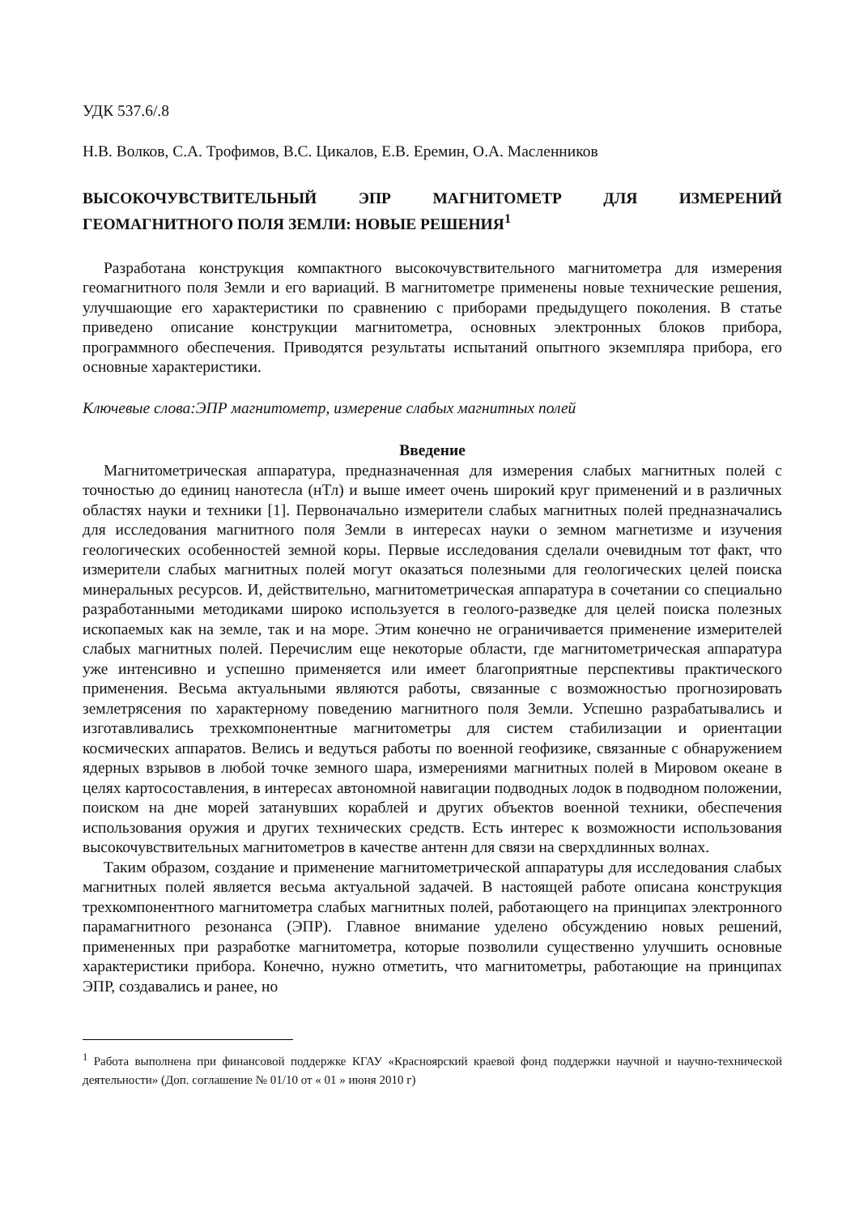УДК 537.6/.8
Н.В. Волков, С.А. Трофимов, В.С. Цикалов, Е.В. Еремин, О.А. Масленников
ВЫСОКОЧУВСТВИТЕЛЬНЫЙ ЭПР МАГНИТОМЕТР ДЛЯ ИЗМЕРЕНИЙ ГЕОМАГНИТНОГО ПОЛЯ ЗЕМЛИ: НОВЫЕ РЕШЕНИЯ<sup>1</sup>
Разработана конструкция компактного высокочувствительного магнитометра для измерения геомагнитного поля Земли и его вариаций. В магнитометре применены новые технические решения, улучшающие его характеристики по сравнению с приборами предыдущего поколения. В статье приведено описание конструкции магнитометра, основных электронных блоков прибора, программного обеспечения. Приводятся результаты испытаний опытного экземпляра прибора, его основные характеристики.
Ключевые слова:ЭПР магнитометр, измерение слабых магнитных полей
Введение
Магнитометрическая аппаратура, предназначенная для измерения слабых магнитных полей с точностью до единиц нанотесла (нТл) и выше имеет очень широкий круг применений и в различных областях науки и техники [1]. Первоначально измерители слабых магнитных полей предназначались для исследования магнитного поля Земли в интересах науки о земном магнетизме и изучения геологических особенностей земной коры. Первые исследования сделали очевидным тот факт, что измерители слабых магнитных полей могут оказаться полезными для геологических целей поиска минеральных ресурсов. И, действительно, магнитометрическая аппаратура в сочетании со специально разработанными методиками широко используется в геолого-разведке для целей поиска полезных ископаемых как на земле, так и на море. Этим конечно не ограничивается применение измерителей слабых магнитных полей. Перечислим еще некоторые области, где магнитометрическая аппаратура уже интенсивно и успешно применяется или имеет благоприятные перспективы практического применения. Весьма актуальными являются работы, связанные с возможностью прогнозировать землетрясения по характерному поведению магнитного поля Земли. Успешно разрабатывались и изготавливались трехкомпонентные магнитометры для систем стабилизации и ориентации космических аппаратов. Велись и ведуться работы по военной геофизике, связанные с обнаружением ядерных взрывов в любой точке земного шара, измерениями магнитных полей в Мировом океане в целях картосоставления, в интересах автономной навигации подводных лодок в подводном положении, поиском на дне морей затанувших кораблей и других объектов военной техники, обеспечения использования оружия и других технических средств. Есть интерес к возможности использования высокочувствительных магнитометров в качестве антенн для связи на сверхдлинных волнах.
Таким образом, создание и применение магнитометрической аппаратуры для исследования слабых магнитных полей является весьма актуальной задачей. В настоящей работе описана конструкция трехкомпонентного магнитометра слабых магнитных полей, работающего на принципах электронного парамагнитного резонанса (ЭПР). Главное внимание уделено обсуждению новых решений, примененных при разработке магнитометра, которые позволили существенно улучшить основные характеристики прибора. Конечно, нужно отметить, что магнитометры, работающие на принципах ЭПР, создавались и ранее, но
<sup>1</sup> Работа выполнена при финансовой поддержке КГАУ «Красноярский краевой фонд поддержки научной и научно-технической деятельности» (Доп. соглашение № 01/10 от « 01 » июня 2010 г)